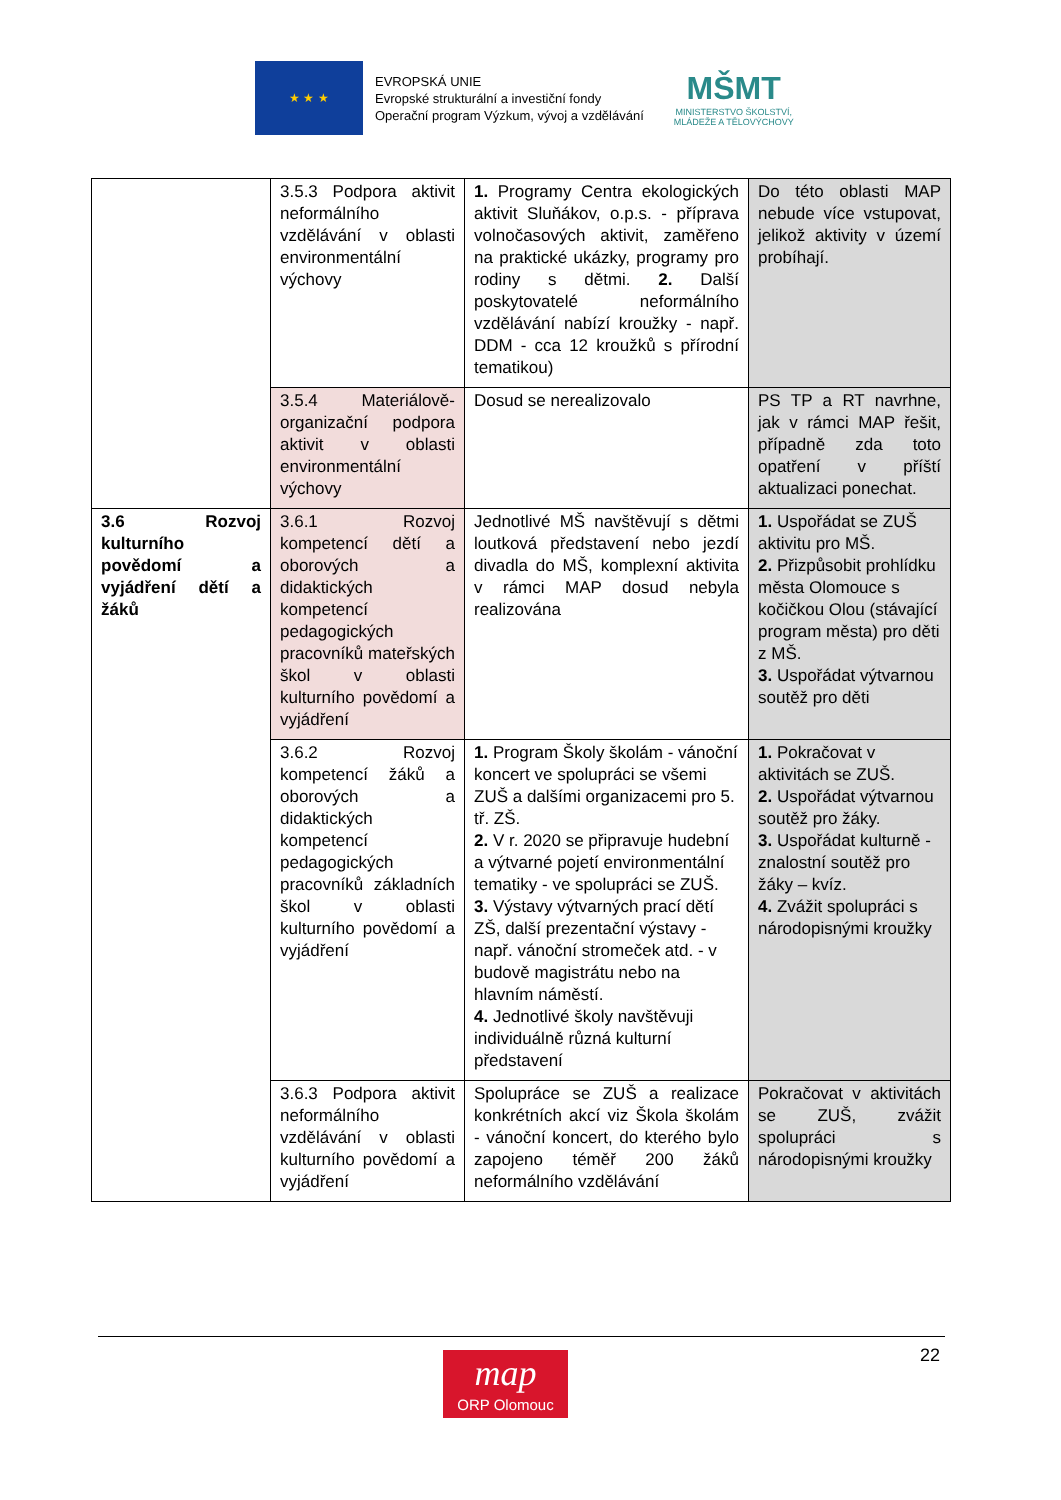★ ★ ★
EVROPSKÁ UNIE
Evropské strukturální a investiční fondy
Operační program Výzkum, vývoj a vzdělávání
MŠMT
MINISTERSTVO ŠKOLSTVÍ,
MLÁDEŽE A TĚLOVÝCHOVY
| | 3.5.3 Podpora aktivit neformálního vzdělávání v oblasti environmentální výchovy | 1. Programy Centra ekologických aktivit Sluňákov, o.p.s. - příprava volnočasových aktivit, zaměřeno na praktické ukázky, programy pro rodiny s dětmi. 2. Další poskytovatelé neformálního vzdělávání nabízí kroužky - např. DDM - cca 12 kroužků s přírodní tematikou) | Do této oblasti MAP nebude více vstupovat, jelikož aktivity v území probíhají. |
| | 3.5.4 Materiálově-organizační podpora aktivit v oblasti environmentální výchovy | Dosud se nerealizovalo | PS TP a RT navrhne, jak v rámci MAP řešit, případně zda toto opatření v příští aktualizaci ponechat. |
| 3.6 Rozvoj kulturního povědomí a vyjádření dětí a žáků | 3.6.1 Rozvoj kompetencí dětí a oborových a didaktických kompetencí pedagogických pracovníků mateřských škol v oblasti kulturního povědomí a vyjádření | Jednotlivé MŠ navštěvují s dětmi loutková představení nebo jezdí divadla do MŠ, komplexní aktivita v rámci MAP dosud nebyla realizována | 1. Uspořádat se ZUŠ aktivitu pro MŠ. 2. Přizpůsobit prohlídku města Olomouce s kočičkou Olou (stávající program města) pro děti z MŠ. 3. Uspořádat výtvarnou soutěž pro děti |
| | 3.6.2 Rozvoj kompetencí žáků a oborových a didaktických kompetencí pedagogických pracovníků základních škol v oblasti kulturního povědomí a vyjádření | 1. Program Školy školám - vánoční koncert ve spolupráci se všemi ZUŠ a dalšími organizacemi pro 5. tř. ZŠ. 2. V r. 2020 se připravuje hudební a výtvarné pojetí environmentální tematiky - ve spolupráci se ZUŠ. 3. Výstavy výtvarných prací dětí ZŠ, další prezentační výstavy - např. vánoční stromeček atd. - v budově magistrátu nebo na hlavním náměstí. 4. Jednotlivé školy navštěvuji individuálně různá kulturní představení | 1. Pokračovat v aktivitách se ZUŠ. 2. Uspořádat výtvarnou soutěž pro žáky. 3. Uspořádat kulturně -znalostní soutěž pro žáky – kvíz. 4. Zvážit spolupráci s národopisnými kroužky |
| | 3.6.3 Podpora aktivit neformálního vzdělávání v oblasti kulturního povědomí a vyjádření | Spolupráce se ZUŠ a realizace konkrétních akcí viz Škola školám - vánoční koncert, do kterého bylo zapojeno téměř 200 žáků neformálního vzdělávání | Pokračovat v aktivitách se ZUŠ, zvážit spolupráci s národopisnými kroužky |
22
map
ORP Olomouc